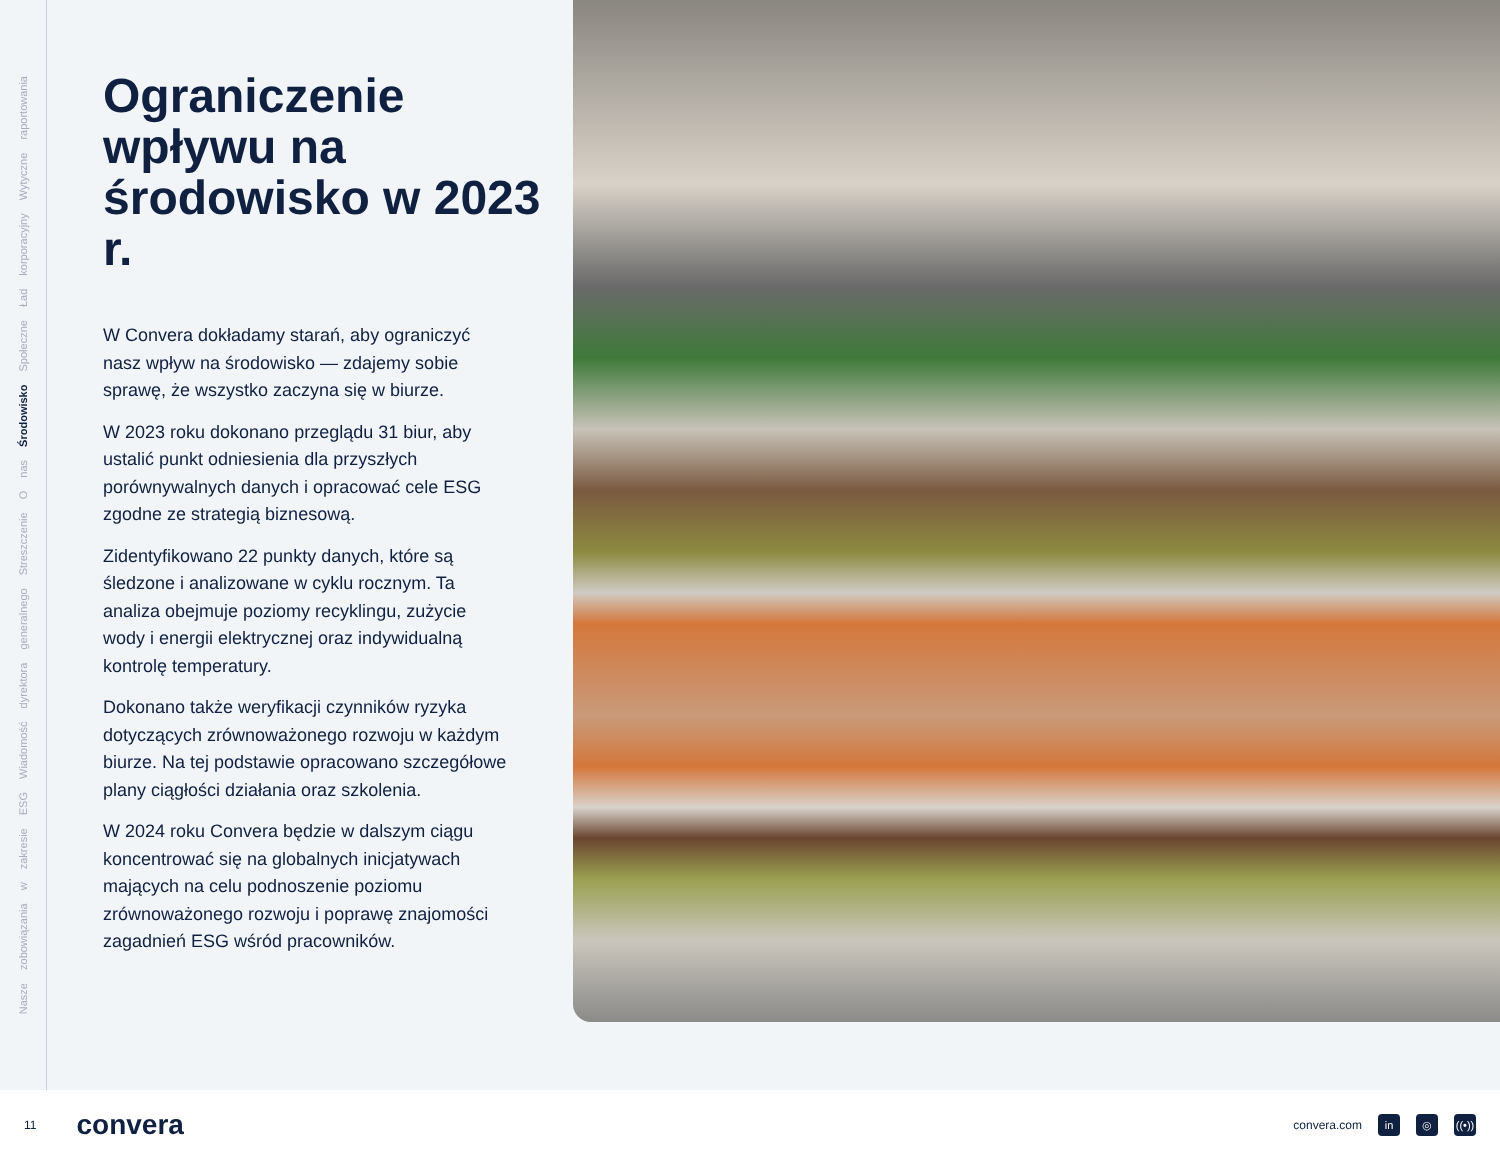Nasze zobowiązania w zakresie ESG Wiadomość dyrektora generalnego Streszczenie O nas Środowisko Społeczne Ład korporacyjny Wytyczne raportowania
Ograniczenie wpływu na środowisko w 2023 r.
W Convera dokładamy starań, aby ograniczyć nasz wpływ na środowisko — zdajemy sobie sprawę, że wszystko zaczyna się w biurze.
W 2023 roku dokonano przeglądu 31 biur, aby ustalić punkt odniesienia dla przyszłych porównywalnych danych i opracować cele ESG zgodne ze strategią biznesową.
Zidentyfikowano 22 punkty danych, które są śledzone i analizowane w cyklu rocznym. Ta analiza obejmuje poziomy recyklingu, zużycie wody i energii elektrycznej oraz indywidualną kontrolę temperatury.
Dokonano także weryfikacji czynników ryzyka dotyczących zrównoważonego rozwoju w każdym biurze. Na tej podstawie opracowano szczegółowe plany ciągłości działania oraz szkolenia.
W 2024 roku Convera będzie w dalszym ciągu koncentrować się na globalnych inicjatywach mających na celu podnoszenie poziomu zrównoważonego rozwoju i poprawę znajomości zagadnień ESG wśród pracowników.
11 convera
convera.com in ◎ ((•))